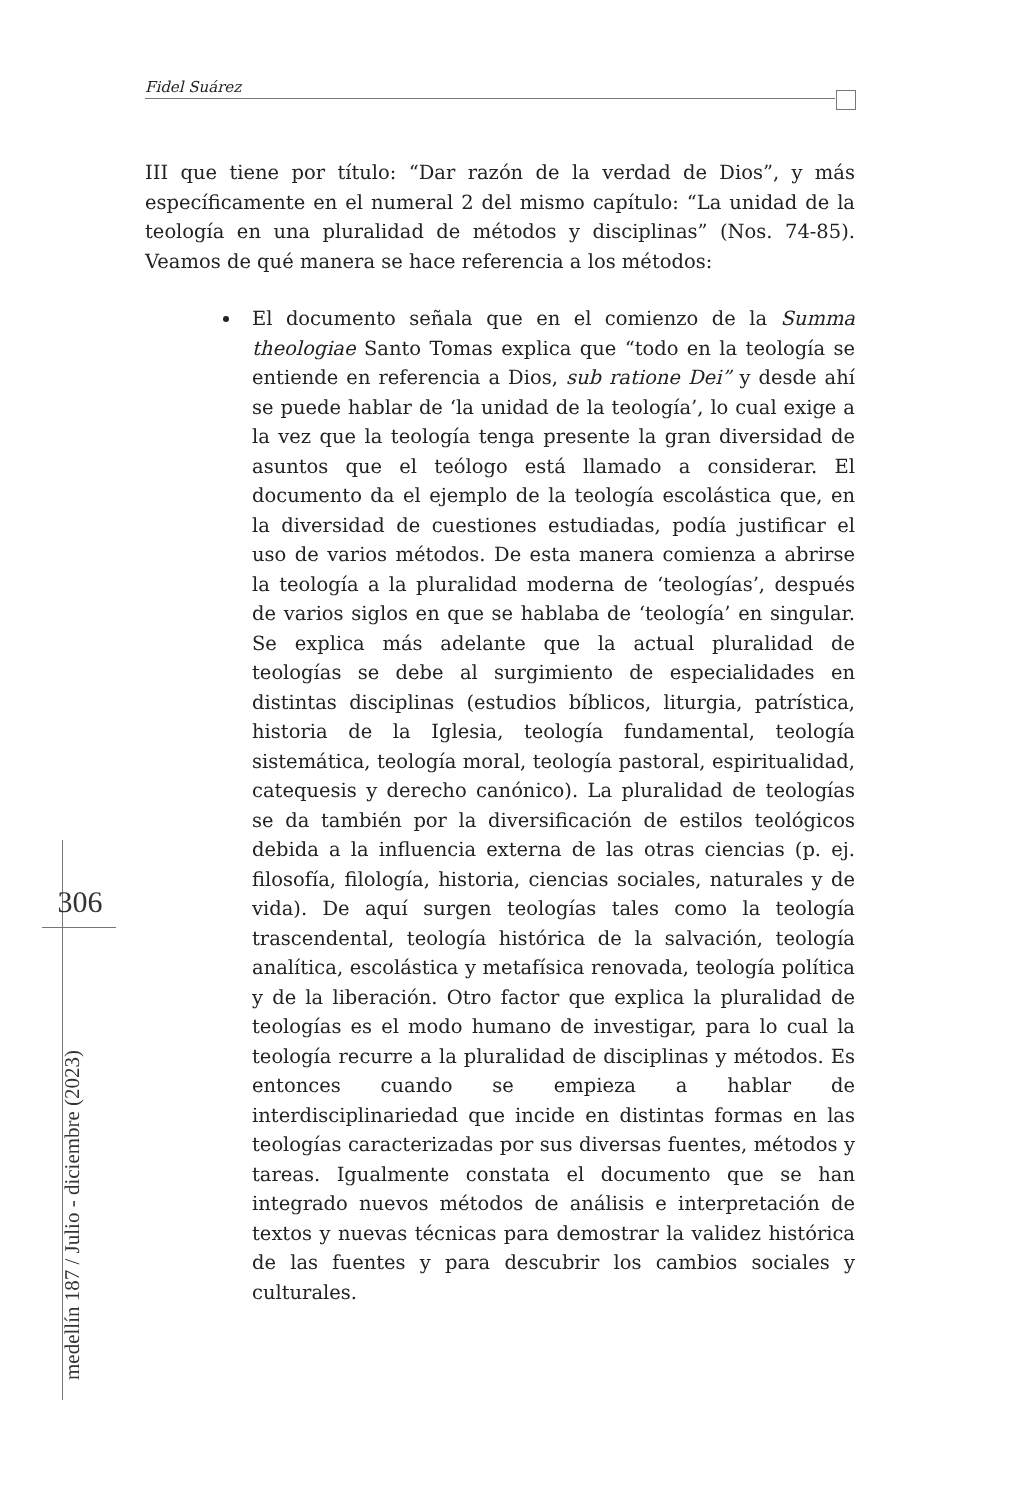Fidel Suárez
III que tiene por título: “Dar razón de la verdad de Dios”, y más específicamente en el numeral 2 del mismo capítulo: “La unidad de la teología en una pluralidad de métodos y disciplinas” (Nos. 74-85). Veamos de qué manera se hace referencia a los métodos:
El documento señala que en el comienzo de la Summa theologiae Santo Tomas explica que “todo en la teología se entiende en referencia a Dios, sub ratione Dei” y desde ahí se puede hablar de ‘la unidad de la teología’, lo cual exige a la vez que la teología tenga presente la gran diversidad de asuntos que el teólogo está llamado a considerar. El documento da el ejemplo de la teología escolástica que, en la diversidad de cuestiones estudiadas, podía justificar el uso de varios métodos. De esta manera comienza a abrirse la teología a la pluralidad moderna de ‘teologías’, después de varios siglos en que se hablaba de ‘teología’ en singular. Se explica más adelante que la actual pluralidad de teologías se debe al surgimiento de especialidades en distintas disciplinas (estudios bíblicos, liturgia, patrística, historia de la Iglesia, teología fundamental, teología sistemática, teología moral, teología pastoral, espiritualidad, catequesis y derecho canónico). La pluralidad de teologías se da también por la diversificación de estilos teológicos debida a la influencia externa de las otras ciencias (p. ej. filosofía, filología, historia, ciencias sociales, naturales y de vida). De aquí surgen teologías tales como la teología trascendental, teología histórica de la salvación, teología analítica, escolástica y metafísica renovada, teología política y de la liberación. Otro factor que explica la pluralidad de teologías es el modo humano de investigar, para lo cual la teología recurre a la pluralidad de disciplinas y métodos. Es entonces cuando se empieza a hablar de interdisciplinariedad que incide en distintas formas en las teologías caracterizadas por sus diversas fuentes, métodos y tareas. Igualmente constata el documento que se han integrado nuevos métodos de análisis e interpretación de textos y nuevas técnicas para demostrar la validez histórica de las fuentes y para descubrir los cambios sociales y culturales.
306
medellín 187 / Julio - diciembre (2023)